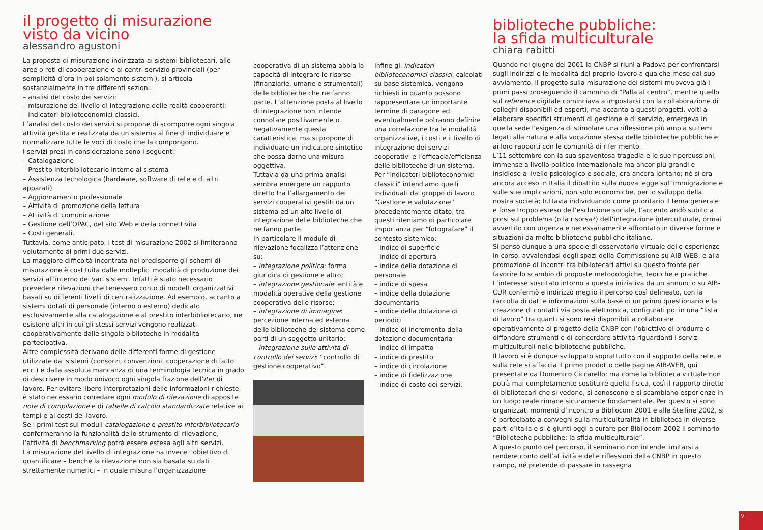il progetto di misurazione
visto da vicino
alessandro agustoni
La proposta di misurazione indirizzata ai sistemi bibliotecari, alle aree o reti di cooperazione e ai centri servizio provinciali (per semplicità d’ora in poi solamente sistemi), si articola sostanzialmente in tre differenti sezioni:
– analisi del costo dei servizi;
– misurazione del livello di integrazione delle realtà cooperanti;
– indicatori biblioteconomici classici.
L’analisi del costo dei servizi si propone di scomporre ogni singola attività gestita e realizzata da un sistema al fine di individuare e normalizzare tutte le voci di costo che la compongono.
I servizi presi in considerazione sono i seguenti:
– Catalogazione
– Prestito interbibliotecario interno al sistema
– Assistenza tecnologica (hardware, software di rete e di altri apparati)
– Aggiornamento professionale
– Attività di promozione della lettura
– Attività di comunicazione
– Gestione dell’OPAC, del sito Web e della connettività
– Costi generali.
Tuttavia, come anticipato, i test di misurazione 2002 si limiteranno volutamente ai primi due servizi.
La maggiore difficoltà incontrata nel predisporre gli schemi di misurazione è costituita dalle molteplici modalità di produzione dei servizi all’interno dei vari sistemi. Infatti è stato necessario prevedere rilevazioni che tenessero conto di modelli organizzativi basati su differenti livelli di centralizzazione. Ad esempio, accanto a sistemi dotati di personale (interno o esterno) dedicato esclusivamente alla catalogazione e al prestito interbibliotecario, ne esistono altri in cui gli stessi servizi vengono realizzati cooperativamente dalle singole biblioteche in modalità partecipativa.
Altre complessità derivano delle differenti forme di gestione utilizzate dai sistemi (consorzi, convenzioni, cooperazione di fatto ecc.) e dalla assoluta mancanza di una terminologia tecnica in grado di descrivere in modo univoco ogni singola frazione dell’iter di lavoro. Per evitare libere interpretazioni delle informazioni richieste, è stato necessario corredare ogni modulo di rilevazione di apposite note di compilazione e di tabelle di calcolo standardizzate relative ai tempi e ai costi del lavoro.
Se i primi test sui moduli catalogazione e prestito interbibliotecario confermeranno la funzionalità dello strumento di rilevazione, l’attività di benchmarking potrà essere estesa agli altri servizi.
La misurazione del livello di integrazione ha invece l’obiettivo di quantificare – benché la rilevazione non sia basata su dati strettamente numerici – in quale misura l’organizzazione
cooperativa di un sistema abbia la capacità di integrare le risorse (finanziarie, umane e strumentali) delle biblioteche che ne fanno parte. L’attenzione posta al livello di integrazione non intende connotare positivamente o negativamente questa caratteristica, ma si propone di individuare un indicatore sintetico che possa darne una misura oggettiva.
Tuttavia da una prima analisi sembra emergere un rapporto diretto tra l’allargamento dei servizi cooperativi gestiti da un sistema ed un alto livello di integrazione delle biblioteche che ne fanno parte.
In particolare il modulo di rilevazione focalizza l’attenzione su:
– integrazione politica: forma giuridica di gestione e altro;
– integrazione gestionale: entità e modalità operative della gestione cooperativa delle risorse;
– integrazione di immagine: percezione interna ed esterna delle biblioteche del sistema come parti di un soggetto unitario;
– integrazione sulle attività di controllo dei servizi: “controllo di gestione cooperativo”.
Infine gli indicatori biblioteconomici classici, calcolati su base sistemica, vengono richiesti in quanto possono rappresentare un importante termine di paragone ed eventualmente potranno definire una correlazione tra le modalità organizzative, i costi e il livello di integrazione dei servizi cooperativi e l’efficacia/efficienza delle biblioteche di un sistema.
Per “indicatori biblioteconomici classici” intendiamo quelli individuati dal gruppo di lavoro “Gestione e valutazione” precedentemente citato; tra questi riteniamo di particolare importanza per “fotografare” il contesto sistemico:
– indice di superficie
– indice di apertura
– indice della dotazione di personale
– indice di spesa
– indice della dotazione documentaria
– indice della dotazione di periodici
– indice di incremento della dotazione documentaria
– indice di impatto
– indice di prestito
– indice di circolazione
– indice di fidelizzazione
– indice di costo dei servizi.
biblioteche pubbliche:
la sfida multiculturale
chiara rabitti
Quando nel giugno del 2001 la CNBP si riunì a Padova per confrontarsi sugli indirizzi e le modalità del proprio lavoro a qualche mese dal suo avviamento, il progetto sulla misurazione dei sistemi muoveva già i primi passi proseguendo il cammino di “Palla al centro”, mentre quello sul reference digitale cominciava a impostarsi con la collaborazione di colleghi disponibili ed esperti; ma accanto a questi progetti, volti a elaborare specifici strumenti di gestione e di servizio, emergeva in quella sede l’esigenza di stimolare una riflessione più ampia su temi legati alla natura e alla vocazione stessa delle biblioteche pubbliche e ai loro rapporti con le comunità di riferimento.
L’11 settembre con la sua spaventosa tragedia e le sue ripercussioni, immense a livello politico internazionale ma ancor più grandi e insidiose a livello psicologico e sociale, era ancora lontano; né si era ancora acceso in Italia il dibattito sulla nuova legge sull’immigrazione e sulle sue implicazioni, non solo economiche, per lo sviluppo della nostra società; tuttavia individuando come prioritario il tema generale e forse troppo esteso dell’esclusione sociale, l’accento andò subito a porsi sul problema (o la risorsa?) dell’integrazione interculturale, ormai avvertito con urgenza e necessariamente affrontato in diverse forme e situazioni da molte biblioteche pubbliche italiane.
Si pensò dunque a una specie di osservatorio virtuale delle esperienze in corso, avvalendosi degli spazi della Commissione su AIB-WEB, e alla promozione di incontri tra bibliotecari attivi su questo fronte per favorire lo scambio di proposte metodologiche, teoriche e pratiche. L’interesse suscitato intorno a questa iniziativa da un annuncio su AIB-CUR confermò e indirizzò meglio il percorso così delineato, con la raccolta di dati e informazioni sulla base di un primo questionario e la creazione di contatti via posta elettronica, configurati poi in una “lista di lavoro” tra quanti si sono resi disponibili a collaborare operativamente al progetto della CNBP con l’obiettivo di produrre e diffondere strumenti e di concordare attività riguardanti i servizi multiculturali nelle biblioteche pubbliche.
Il lavoro si è dunque sviluppato soprattutto con il supporto della rete, e sulla rete si affaccia il primo prodotto delle pagine AIB-WEB, qui presentate da Domenico Ciccarello; ma come la biblioteca virtuale non potrà mai completamente sostituire quella fisica, così il rapporto diretto di bibliotecari che si vedono, si conoscono e si scambiano esperienze in un luogo reale rimane sicuramente fondamentale. Per questo si sono organizzati momenti d’incontro a Bibliocom 2001 e alle Stelline 2002, si è partecipato a convegni sulla multiculturalità in biblioteca in diverse parti d’Italia e si è giunti oggi a curare per Bibliocom 2002 il seminario “Biblioteche pubbliche: la sfida multiculturale”.
A questo punto del percorso, il seminario non intende limitarsi a rendere conto dell’attività e delle riflessioni della CNBP in questo campo, né pretende di passare in rassegna
V